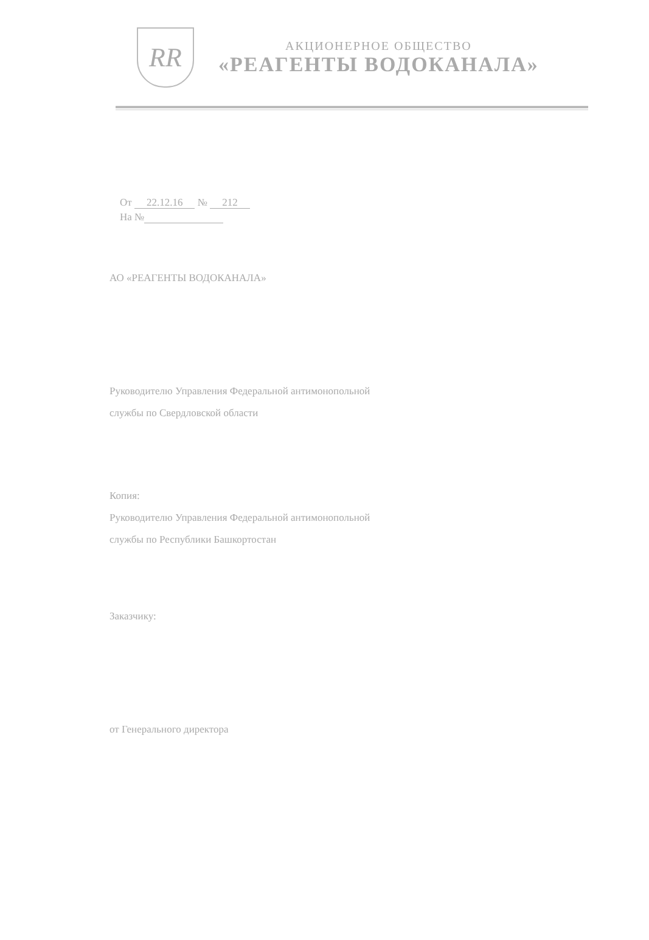RR
АКЦИОНЕРНОЕ ОБЩЕСТВО
«РЕАГЕНТЫ ВОДОКАНАЛА»
От 22.12.16 № 212
На №
АО «РЕАГЕНТЫ ВОДОКАНАЛА»
Руководителю Управления Федеральной антимонопольной
службы по Свердловской области
Копия:
Руководителю Управления Федеральной антимонопольной
службы по Республики Башкортостан
Заказчику:
от Генерального директора